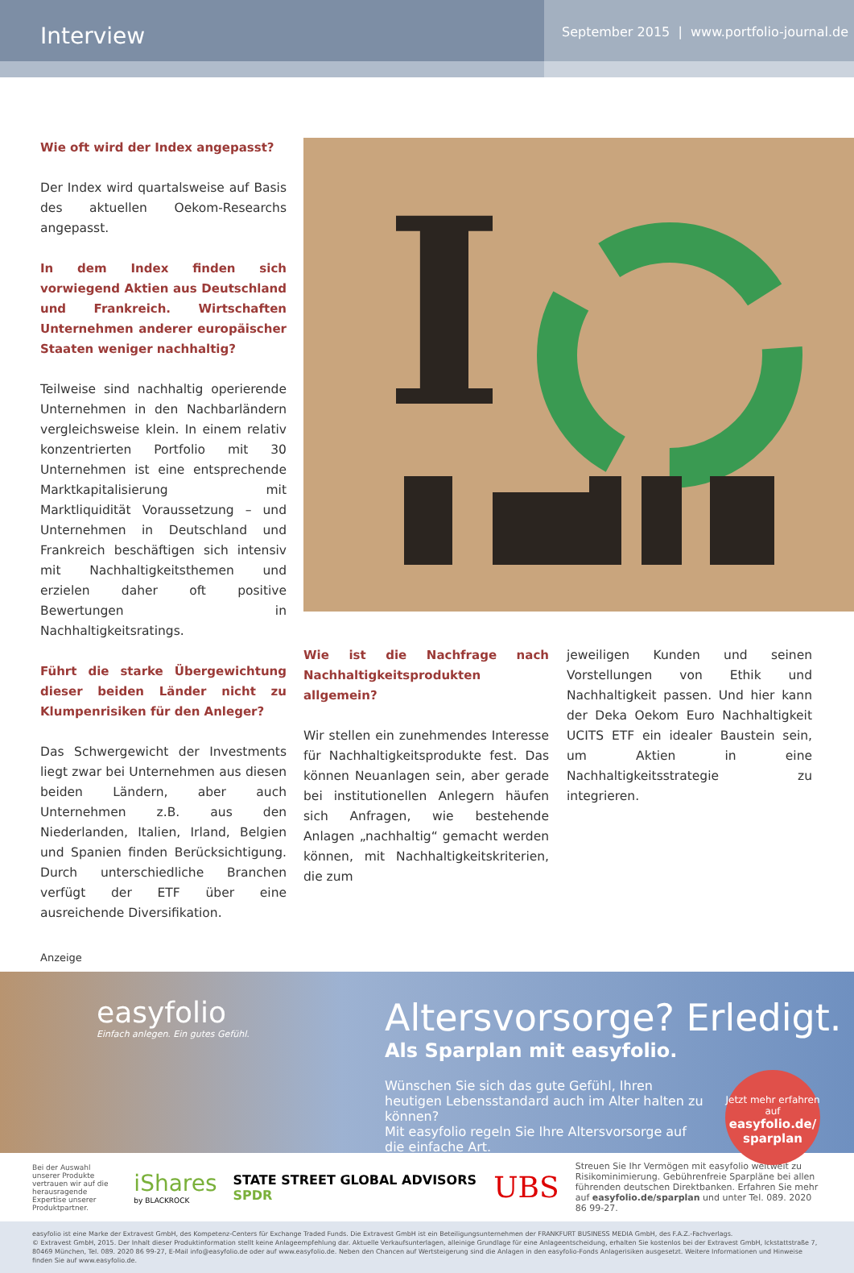Interview
September 2015 | www.portfolio-journal.de
Wie oft wird der Index angepasst?
Der Index wird quartalsweise auf Basis des aktuellen Oekom-Researchs angepasst.
In dem Index finden sich vorwiegend Aktien aus Deutschland und Frankreich. Wirtschaften Unternehmen anderer europäischer Staaten weniger nachhaltig?
Teilweise sind nachhaltig operierende Unternehmen in den Nachbarländern vergleichsweise klein. In einem relativ konzentrierten Portfolio mit 30 Unternehmen ist eine entsprechende Marktkapitalisierung mit Marktliquidität Voraussetzung – und Unternehmen in Deutschland und Frankreich beschäftigen sich intensiv mit Nachhaltigkeitsthemen und erzielen daher oft positive Bewertungen in Nachhaltigkeitsratings.
Führt die starke Übergewichtung dieser beiden Länder nicht zu Klumpenrisiken für den Anleger?
Das Schwergewicht der Investments liegt zwar bei Unternehmen aus diesen beiden Ländern, aber auch Unternehmen z.B. aus den Niederlanden, Italien, Irland, Belgien und Spanien finden Berücksichtigung. Durch unterschiedliche Branchen verfügt der ETF über eine ausreichende Diversifikation.
I
Wie ist die Nachfrage nach Nachhaltigkeitsprodukten allgemein?
Wir stellen ein zunehmendes Interesse für Nachhaltigkeitsprodukte fest. Das können Neuanlagen sein, aber gerade bei institutionellen Anlegern häufen sich Anfragen, wie bestehende Anlagen „nachhaltig“ gemacht werden können, mit Nachhaltigkeitskriterien, die zum
jeweiligen Kunden und seinen Vorstellungen von Ethik und Nachhaltigkeit passen. Und hier kann der Deka Oekom Euro Nachhaltigkeit UCITS ETF ein idealer Baustein sein, um Aktien in eine Nachhaltigkeitsstrategie zu integrieren.
Anzeige
easyfolio
Einfach anlegen. Ein gutes Gefühl.
Altersvorsorge? Erledigt.
Als Sparplan mit easyfolio.
Wünschen Sie sich das gute Gefühl, Ihren heutigen Lebensstandard auch im Alter halten zu können?
Mit easyfolio regeln Sie Ihre Altersvorsorge auf die einfache Art.
Jetzt mehr erfahren auf
easyfolio.de/ sparplan
Bei der Auswahl unserer Produkte vertrauen wir auf die herausragende Expertise unserer Produktpartner.
iShares
by BLACKROCK
STATE STREET GLOBAL ADVISORS SPDR
UBS
Streuen Sie Ihr Vermögen mit easyfolio weltweit zu Risikominimierung. Gebührenfreie Sparpläne bei allen führenden deutschen Direktbanken. Erfahren Sie mehr auf easyfolio.de/sparplan und unter Tel. 089. 2020 86 99-27.
easyfolio ist eine Marke der Extravest GmbH, des Kompetenz-Centers für Exchange Traded Funds. Die Extravest GmbH ist ein Beteiligungsunternehmen der FRANKFURT BUSINESS MEDIA GmbH, des F.A.Z.-Fachverlags.
© Extravest GmbH, 2015. Der Inhalt dieser Produktinformation stellt keine Anlageempfehlung dar. Aktuelle Verkaufsunterlagen, alleinige Grundlage für eine Anlageentscheidung, erhalten Sie kostenlos bei der Extravest GmbH, Ickstattstraße 7, 80469 München, Tel. 089. 2020 86 99-27, E-Mail info@easyfolio.de oder auf www.easyfolio.de. Neben den Chancen auf Wertsteigerung sind die Anlagen in den easyfolio-Fonds Anlagerisiken ausgesetzt. Weitere Informationen und Hinweise finden Sie auf www.easyfolio.de.